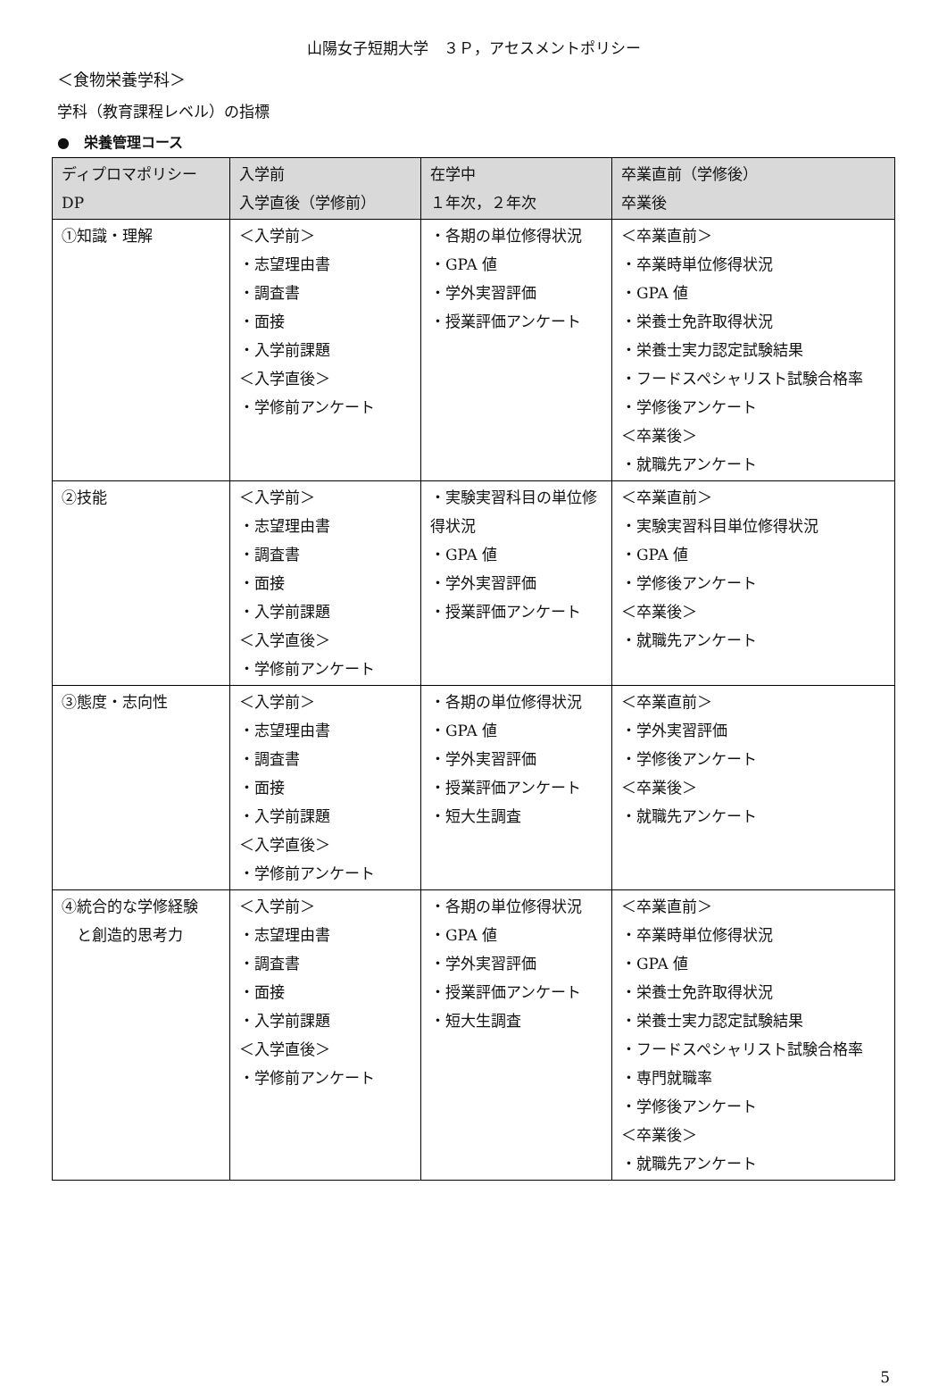山陽女子短期大学　３Ｐ，アセスメントポリシー
＜食物栄養学科＞
学科（教育課程レベル）の指標
●　栄養管理コース
| ディプロマポリシー DP | 入学前 入学直後（学修前） | 在学中 １年次，２年次 | 卒業直前（学修後） 卒業後 |
| --- | --- | --- | --- |
| ①知識・理解 | ＜入学前＞ ・志望理由書 ・調査書 ・面接 ・入学前課題 ＜入学直後＞ ・学修前アンケート | ・各期の単位修得状況 ・GPA 値 ・学外実習評価 ・授業評価アンケート | ＜卒業直前＞ ・卒業時単位修得状況 ・GPA 値 ・栄養士免許取得状況 ・栄養士実力認定試験結果 ・フードスペシャリスト試験合格率 ・学修後アンケート ＜卒業後＞ ・就職先アンケート |
| ②技能 | ＜入学前＞ ・志望理由書 ・調査書 ・面接 ・入学前課題 ＜入学直後＞ ・学修前アンケート | ・実験実習科目の単位修得状況 ・GPA 値 ・学外実習評価 ・授業評価アンケート | ＜卒業直前＞ ・実験実習科目単位修得状況 ・GPA 値 ・学修後アンケート ＜卒業後＞ ・就職先アンケート |
| ③態度・志向性 | ＜入学前＞ ・志望理由書 ・調査書 ・面接 ・入学前課題 ＜入学直後＞ ・学修前アンケート | ・各期の単位修得状況 ・GPA 値 ・学外実習評価 ・授業評価アンケート ・短大生調査 | ＜卒業直前＞ ・学外実習評価 ・学修後アンケート ＜卒業後＞ ・就職先アンケート |
| ④統合的な学修経験 と創造的思考力 | ＜入学前＞ ・志望理由書 ・調査書 ・面接 ・入学前課題 ＜入学直後＞ ・学修前アンケート | ・各期の単位修得状況 ・GPA 値 ・学外実習評価 ・授業評価アンケート ・短大生調査 | ＜卒業直前＞ ・卒業時単位修得状況 ・GPA 値 ・栄養士免許取得状況 ・栄養士実力認定試験結果 ・フードスペシャリスト試験合格率 ・専門就職率 ・学修後アンケート ＜卒業後＞ ・就職先アンケート |
5